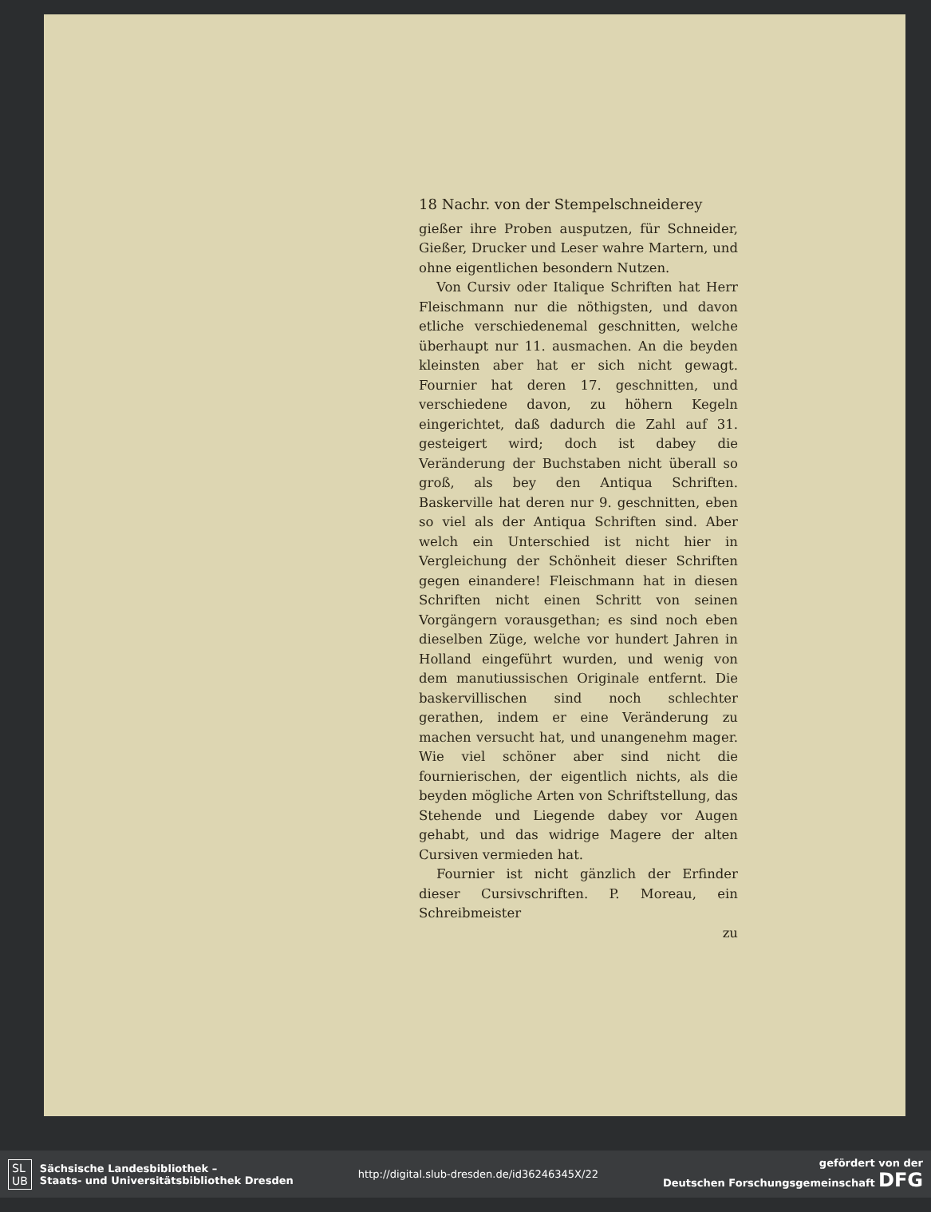18 Nachr. von der Stempelschneiderey
gießer ihre Proben ausputzen, für Schneider, Gießer, Drucker und Leser wahre Martern, und ohne eigentlichen besondern Nutzen.
Von Cursiv oder Italique Schriften hat Herr Fleischmann nur die nöthigsten, und davon etliche verschiedenemal geschnitten, welche überhaupt nur 11. ausmachen. An die beyden kleinsten aber hat er sich nicht gewagt. Fournier hat deren 17. geschnitten, und verschiedene davon, zu höhern Kegeln eingerichtet, daß dadurch die Zahl auf 31. gesteigert wird; doch ist dabey die Veränderung der Buchstaben nicht überall so groß, als bey den Antiqua Schriften. Baskerville hat deren nur 9. geschnitten, eben so viel als der Antiqua Schriften sind. Aber welch ein Unterschied ist nicht hier in Vergleichung der Schönheit dieser Schriften gegen einandere! Fleischmann hat in diesen Schriften nicht einen Schritt von seinen Vorgängern vorausgethan; es sind noch eben dieselben Züge, welche vor hundert Jahren in Holland eingeführt wurden, und wenig von dem manutiussischen Originale entfernt. Die baskervillischen sind noch schlechter gerathen, indem er eine Veränderung zu machen versucht hat, und unangenehm mager. Wie viel schöner aber sind nicht die fournierischen, der eigentlich nichts, als die beyden mögliche Arten von Schriftstellung, das Stehende und Liegende dabey vor Augen gehabt, und das widrige Magere der alten Cursiven vermieden hat.
Fournier ist nicht gänzlich der Erfinder dieser Cursivschriften. P. Moreau, ein Schreibmeister
zu
SL
UB Sächsische Landesbibliothek –
Staats- und Universitätsbibliothek Dresden
http://digital.slub-dresden.de/id36246345X/22
gefördert von der
Deutschen Forschungsgemeinschaft DFG